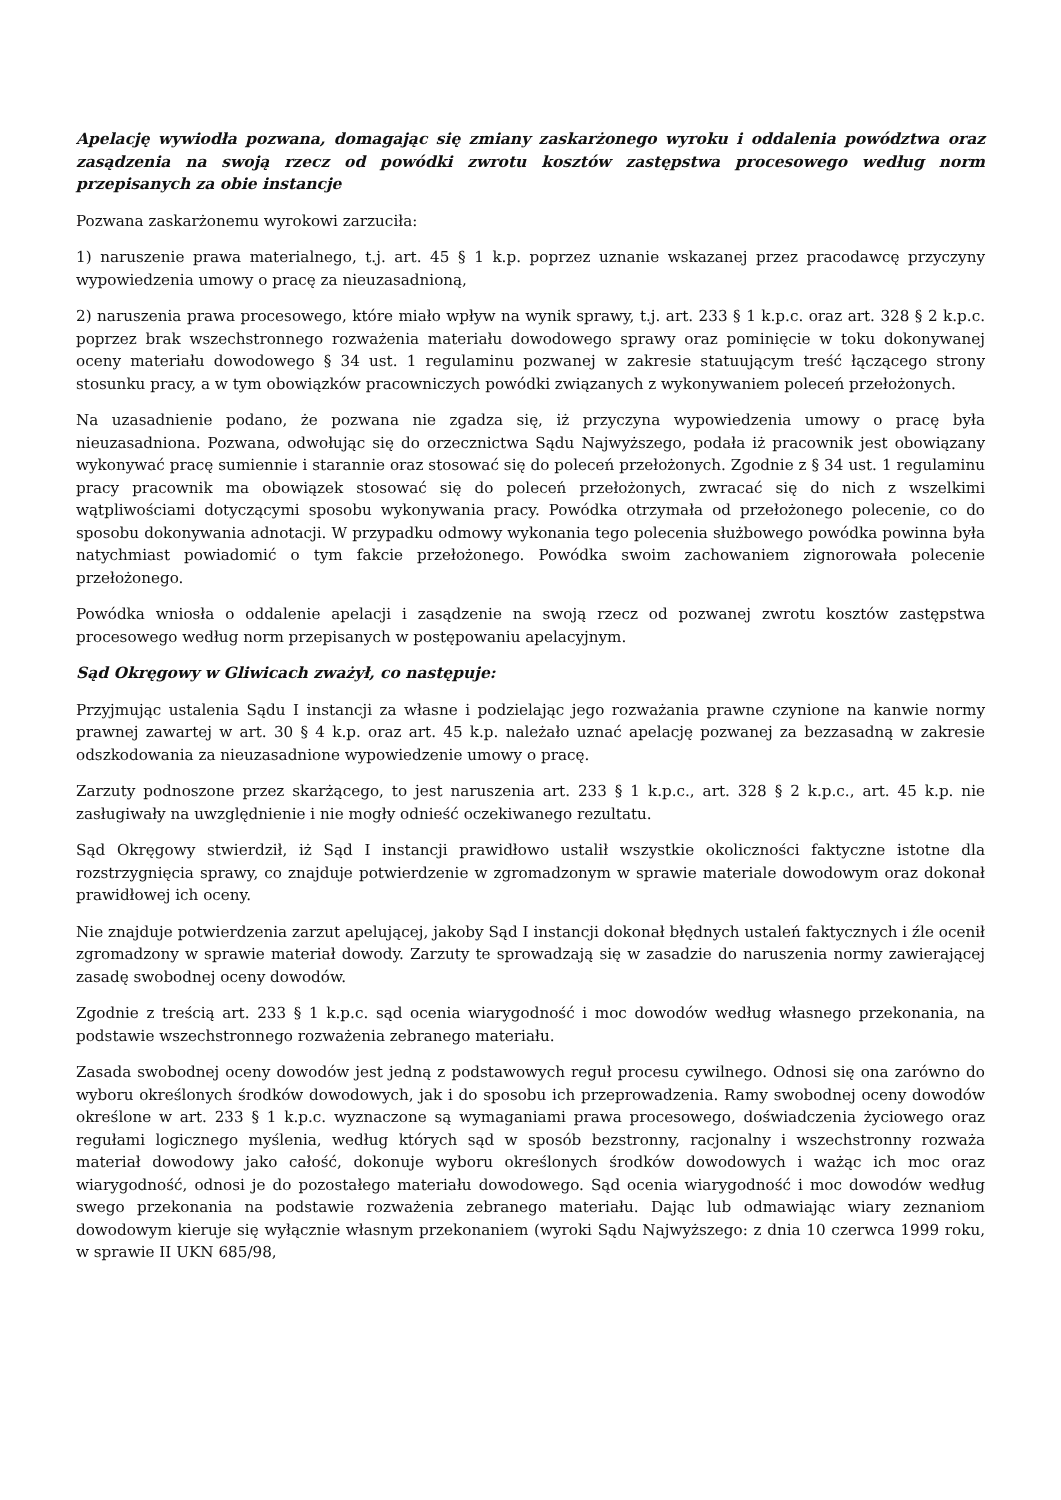Apelację wywiodła pozwana, domagając się zmiany zaskarżonego wyroku i oddalenia powództwa oraz zasądzenia na swoją rzecz od powódki zwrotu kosztów zastępstwa procesowego według norm przepisanych za obie instancje
Pozwana zaskarżonemu wyrokowi zarzuciła:
1) naruszenie prawa materialnego, t.j. art. 45 § 1 k.p. poprzez uznanie wskazanej przez pracodawcę przyczyny wypowiedzenia umowy o pracę za nieuzasadnioną,
2) naruszenia prawa procesowego, które miało wpływ na wynik sprawy, t.j. art. 233 § 1 k.p.c. oraz art. 328 § 2 k.p.c. poprzez brak wszechstronnego rozważenia materiału dowodowego sprawy oraz pominięcie w toku dokonywanej oceny materiału dowodowego § 34 ust. 1 regulaminu pozwanej w zakresie statuującym treść łączącego strony stosunku pracy, a w tym obowiązków pracowniczych powódki związanych z wykonywaniem poleceń przełożonych.
Na uzasadnienie podano, że pozwana nie zgadza się, iż przyczyna wypowiedzenia umowy o pracę była nieuzasadniona. Pozwana, odwołując się do orzecznictwa Sądu Najwyższego, podała iż pracownik jest obowiązany wykonywać pracę sumiennie i starannie oraz stosować się do poleceń przełożonych. Zgodnie z § 34 ust. 1 regulaminu pracy pracownik ma obowiązek stosować się do poleceń przełożonych, zwracać się do nich z wszelkimi wątpliwościami dotyczącymi sposobu wykonywania pracy. Powódka otrzymała od przełożonego polecenie, co do sposobu dokonywania adnotacji. W przypadku odmowy wykonania tego polecenia służbowego powódka powinna była natychmiast powiadomić o tym fakcie przełożonego. Powódka swoim zachowaniem zignorowała polecenie przełożonego.
Powódka wniosła o oddalenie apelacji i zasądzenie na swoją rzecz od pozwanej zwrotu kosztów zastępstwa procesowego według norm przepisanych w postępowaniu apelacyjnym.
Sąd Okręgowy w Gliwicach zważył, co następuje:
Przyjmując ustalenia Sądu I instancji za własne i podzielając jego rozważania prawne czynione na kanwie normy prawnej zawartej w art. 30 § 4 k.p. oraz art. 45 k.p. należało uznać apelację pozwanej za bezzasadną w zakresie odszkodowania za nieuzasadnione wypowiedzenie umowy o pracę.
Zarzuty podnoszone przez skarżącego, to jest naruszenia art. 233 § 1 k.p.c., art. 328 § 2 k.p.c., art. 45 k.p. nie zasługiwały na uwzględnienie i nie mogły odnieść oczekiwanego rezultatu.
Sąd Okręgowy stwierdził, iż Sąd I instancji prawidłowo ustalił wszystkie okoliczności faktyczne istotne dla rozstrzygnięcia sprawy, co znajduje potwierdzenie w zgromadzonym w sprawie materiale dowodowym oraz dokonał prawidłowej ich oceny.
Nie znajduje potwierdzenia zarzut apelującej, jakoby Sąd I instancji dokonał błędnych ustaleń faktycznych i źle ocenił zgromadzony w sprawie materiał dowody. Zarzuty te sprowadzają się w zasadzie do naruszenia normy zawierającej zasadę swobodnej oceny dowodów.
Zgodnie z treścią art. 233 § 1 k.p.c. sąd ocenia wiarygodność i moc dowodów według własnego przekonania, na podstawie wszechstronnego rozważenia zebranego materiału.
Zasada swobodnej oceny dowodów jest jedną z podstawowych reguł procesu cywilnego. Odnosi się ona zarówno do wyboru określonych środków dowodowych, jak i do sposobu ich przeprowadzenia. Ramy swobodnej oceny dowodów określone w art. 233 § 1 k.p.c. wyznaczone są wymaganiami prawa procesowego, doświadczenia życiowego oraz regułami logicznego myślenia, według których sąd w sposób bezstronny, racjonalny i wszechstronny rozważa materiał dowodowy jako całość, dokonuje wyboru określonych środków dowodowych i ważąc ich moc oraz wiarygodność, odnosi je do pozostałego materiału dowodowego. Sąd ocenia wiarygodność i moc dowodów według swego przekonania na podstawie rozważenia zebranego materiału. Dając lub odmawiając wiary zeznaniom dowodowym kieruje się wyłącznie własnym przekonaniem (wyroki Sądu Najwyższego: z dnia 10 czerwca 1999 roku, w sprawie II UKN 685/98,